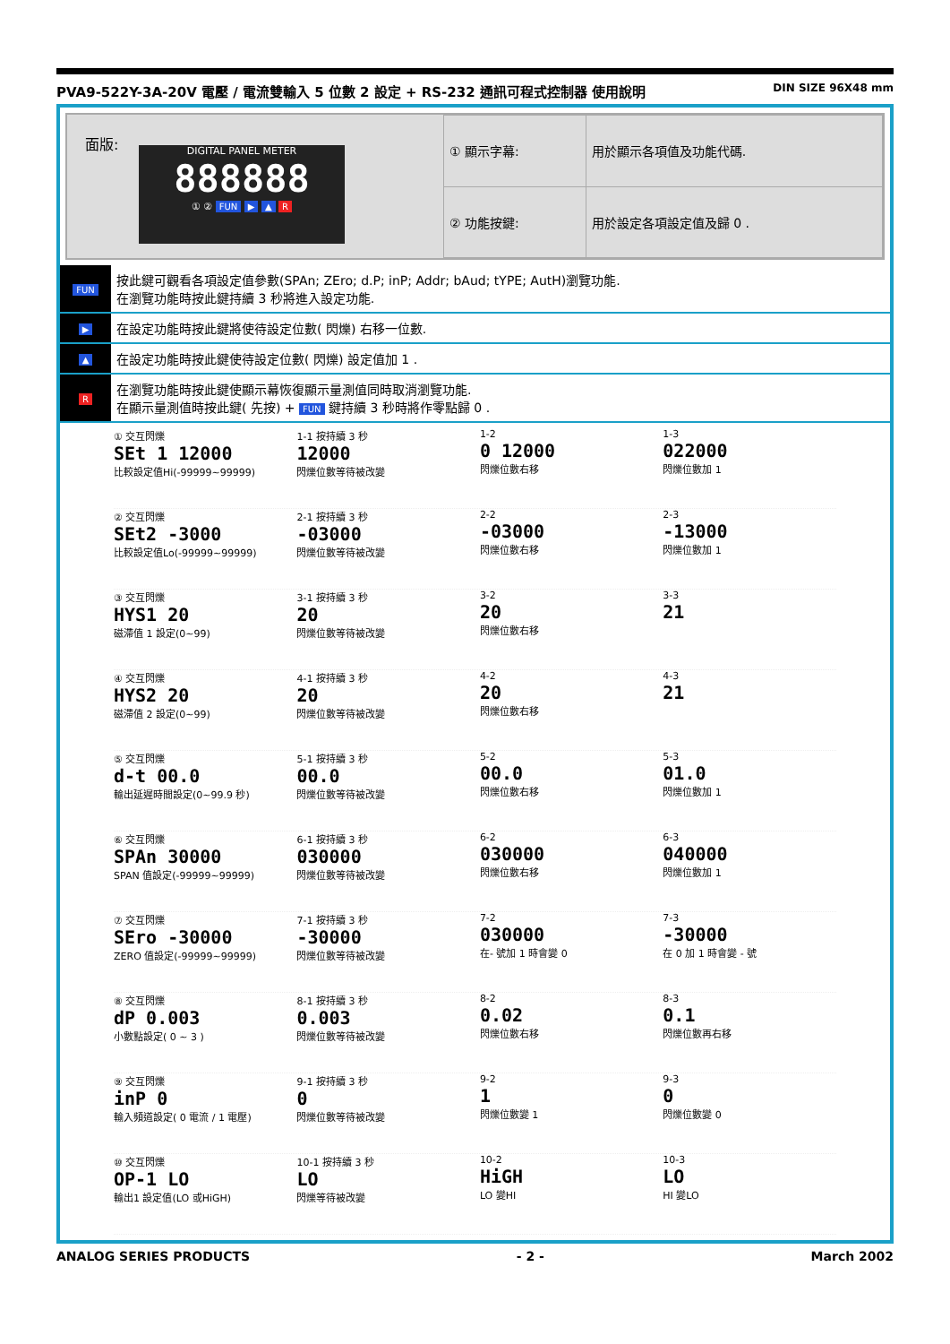PVA9-522Y-3A-20V 電壓 / 電流雙輸入 5 位數 2 設定 + RS-232 通訊可程式控制器 使用說明 DIN SIZE 96X48 mm
面版:
DIGITAL PANEL METER
888888
① ② FUN ▶ ▲ R
| ① 顯示字幕: | 用於顯示各項值及功能代碼. |
| ② 功能按鍵: | 用於設定各項設定值及歸 0 . |
| FUN | 按此鍵可觀看各項設定值參數(SPAn; ZEro; d.P; inP; Addr; bAud; tYPE; AutH)瀏覽功能. 在瀏覽功能時按此鍵持續 3 秒將進入設定功能. |
| ▶ | 在設定功能時按此鍵將使待設定位數( 閃爍) 右移一位數. |
| ▲ | 在設定功能時按此鍵使待設定位數( 閃爍) 設定值加 1 . |
| R | 在瀏覽功能時按此鍵使顯示幕恢復顯示量測值同時取消瀏覽功能. 在顯示量測值時按此鍵( 先按) + FUN 鍵持續 3 秒時將作零點歸 0 . |
① 交互閃爍
SEt 1 12000
比較設定值Hi(-99999~99999)
1-1 按持續 3 秒
12000
閃爍位數等待被改變
1-2
0 12000
閃爍位數右移
1-3
022000
閃爍位數加 1
② 交互閃爍
SEt2 -3000
比較設定值Lo(-99999~99999)
2-1 按持續 3 秒
-03000
閃爍位數等待被改變
2-2
-03000
閃爍位數右移
2-3
-13000
閃爍位數加 1
③ 交互閃爍
HYS1 20
磁滯值 1 設定(0~99)
3-1 按持續 3 秒
20
閃爍位數等待被改變
3-2
20
閃爍位數右移
3-3
21
④ 交互閃爍
HYS2 20
磁滯值 2 設定(0~99)
4-1 按持續 3 秒
20
閃爍位數等待被改變
4-2
20
閃爍位數右移
4-3
21
⑤ 交互閃爍
d-t 00.0
輸出延遲時間設定(0~99.9 秒)
5-1 按持續 3 秒
00.0
閃爍位數等待被改變
5-2
00.0
閃爍位數右移
5-3
01.0
閃爍位數加 1
⑥ 交互閃爍
SPAn 30000
SPAN 值設定(-99999~99999)
6-1 按持續 3 秒
030000
閃爍位數等待被改變
6-2
030000
閃爍位數右移
6-3
040000
閃爍位數加 1
⑦ 交互閃爍
SEro -30000
ZERO 值設定(-99999~99999)
7-1 按持續 3 秒
-30000
閃爍位數等待被改變
7-2
030000
在- 號加 1 時會變 0
7-3
-30000
在 0 加 1 時會變 - 號
⑧ 交互閃爍
dP 0.003
小數點設定( 0 ~ 3 )
8-1 按持續 3 秒
0.003
閃爍位數等待被改變
8-2
0.02
閃爍位數右移
8-3
0.1
閃爍位數再右移
⑨ 交互閃爍
inP 0
輸入頻道設定( 0 電流 / 1 電壓)
9-1 按持續 3 秒
0
閃爍位數等待被改變
9-2
1
閃爍位數變 1
9-3
0
閃爍位數變 0
⑩ 交互閃爍
OP-1 LO
輸出1 設定值(LO 或HiGH)
10-1 按持續 3 秒
LO
閃爍等待被改變
10-2
HiGH
LO 變HI
10-3
LO
HI 變LO
ANALOG SERIES PRODUCTS - 2 - March 2002